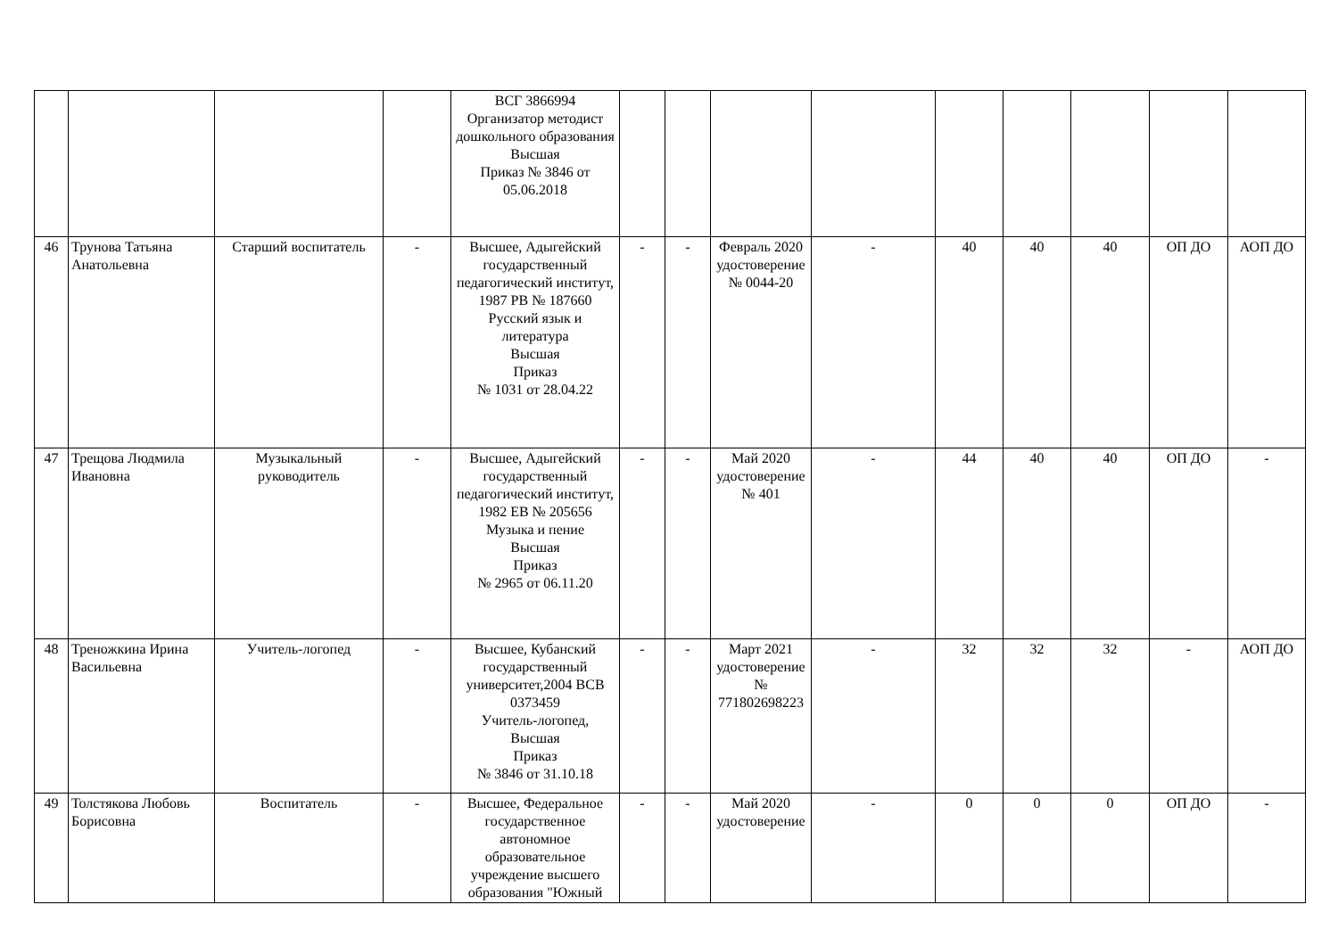| | | | | ВСГ 3866994 Организатор методист дошкольного образования Высшая Приказ № 3846 от 05.06.2018 | | | | | | | | | |
| 46 | Трунова Татьяна Анатольевна | Старший воспитатель | - | Высшее, Адыгейский государственный педагогический институт, 1987 РВ № 187660 Русский язык и литература Высшая Приказ № 1031 от 28.04.22 | - | - | Февраль 2020 удостоверение № 0044-20 | - | 40 | 40 | 40 | ОП ДО | АОП ДО |
| 47 | Трещова Людмила Ивановна | Музыкальный руководитель | - | Высшее, Адыгейский государственный педагогический институт, 1982 ЕВ № 205656 Музыка и пение Высшая Приказ № 2965 от 06.11.20 | - | - | Май 2020 удостоверение № 401 | - | 44 | 40 | 40 | ОП ДО | - |
| 48 | Треножкина Ирина Васильевна | Учитель-логопед | - | Высшее, Кубанский государственный университет,2004 ВСВ 0373459 Учитель-логопед, Высшая Приказ № 3846 от 31.10.18 | - | - | Март 2021 удостоверение № 771802698223 | - | 32 | 32 | 32 | - | АОП ДО |
| 49 | Толстякова Любовь Борисовна | Воспитатель | - | Высшее, Федеральное государственное автономное образовательное учреждение высшего образования "Южный | - | - | Май 2020 удостоверение | - | 0 | 0 | 0 | ОП ДО | - |